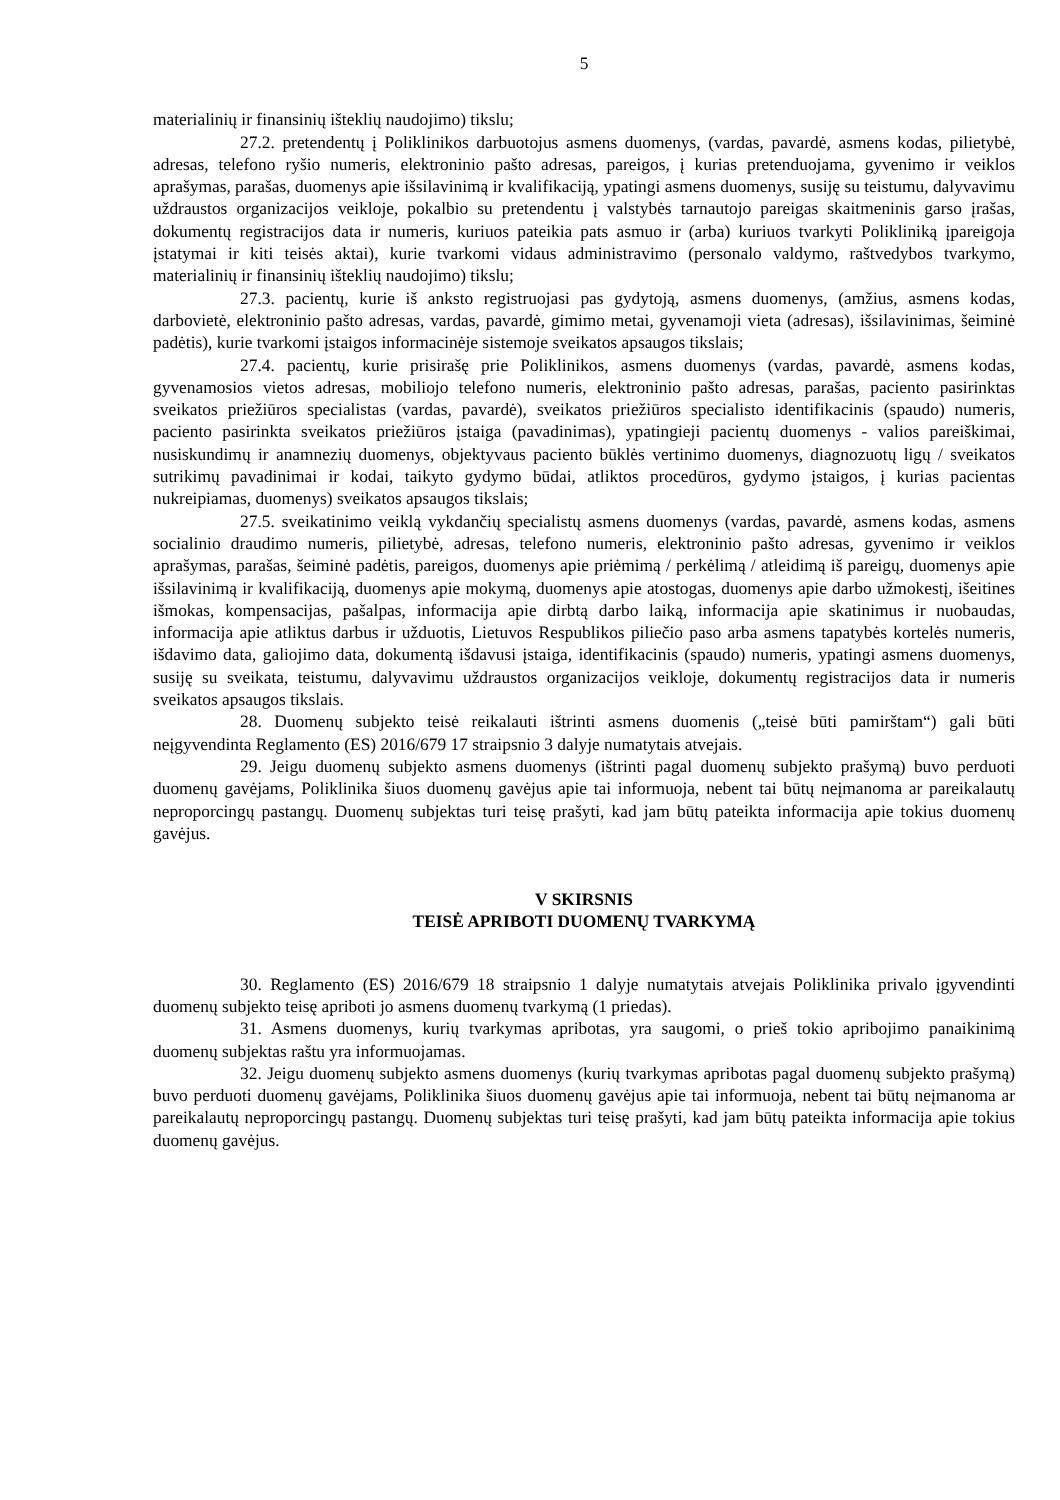5
materialinių ir finansinių išteklių naudojimo) tikslu;
27.2. pretendentų į Poliklinikos darbuotojus asmens duomenys, (vardas, pavardė, asmens kodas, pilietybė, adresas, telefono ryšio numeris, elektroninio pašto adresas, pareigos, į kurias pretenduojama, gyvenimo ir veiklos aprašymas, parašas, duomenys apie išsilavinimą ir kvalifikaciją, ypatingi asmens duomenys, susiję su teistumu, dalyvavimu uždraustos organizacijos veikloje, pokalbio su pretendentu į valstybės tarnautojo pareigas skaitmeninis garso įrašas, dokumentų registracijos data ir numeris, kuriuos pateikia pats asmuo ir (arba) kuriuos tvarkyti Polikliniką įpareigoja įstatymai ir kiti teisės aktai), kurie tvarkomi vidaus administravimo (personalo valdymo, raštvedybos tvarkymo, materialinių ir finansinių išteklių naudojimo) tikslu;
27.3. pacientų, kurie iš anksto registruojasi pas gydytoją, asmens duomenys, (amžius, asmens kodas, darbovietė, elektroninio pašto adresas, vardas, pavardė, gimimo metai, gyvenamoji vieta (adresas), išsilavinimas, šeiminė padėtis), kurie tvarkomi įstaigos informacinėje sistemoje sveikatos apsaugos tikslais;
27.4. pacientų, kurie prisirašę prie Poliklinikos, asmens duomenys (vardas, pavardė, asmens kodas, gyvenamosios vietos adresas, mobiliojo telefono numeris, elektroninio pašto adresas, parašas, paciento pasirinktas sveikatos priežiūros specialistas (vardas, pavardė), sveikatos priežiūros specialisto identifikacinis (spaudo) numeris, paciento pasirinkta sveikatos priežiūros įstaiga (pavadinimas), ypatingieji pacientų duomenys - valios pareiškimai, nusiskundimų ir anamnezių duomenys, objektyvaus paciento būklės vertinimo duomenys, diagnozuotų ligų / sveikatos sutrikimų pavadinimai ir kodai, taikyto gydymo būdai, atliktos procedūros, gydymo įstaigos, į kurias pacientas nukreipiamas, duomenys) sveikatos apsaugos tikslais;
27.5. sveikatinimo veiklą vykdančių specialistų asmens duomenys (vardas, pavardė, asmens kodas, asmens socialinio draudimo numeris, pilietybė, adresas, telefono numeris, elektroninio pašto adresas, gyvenimo ir veiklos aprašymas, parašas, šeiminė padėtis, pareigos, duomenys apie priėmimą / perkėlimą / atleidimą iš pareigų, duomenys apie išsilavinimą ir kvalifikaciją, duomenys apie mokymą, duomenys apie atostogas, duomenys apie darbo užmokestį, išeitines išmokas, kompensacijas, pašalpas, informacija apie dirbtą darbo laiką, informacija apie skatinimus ir nuobaudas, informacija apie atliktus darbus ir užduotis, Lietuvos Respublikos piliečio paso arba asmens tapatybės kortelės numeris, išdavimo data, galiojimo data, dokumentą išdavusi įstaiga, identifikacinis (spaudo) numeris, ypatingi asmens duomenys, susiję su sveikata, teistumu, dalyvavimu uždraustos organizacijos veikloje, dokumentų registracijos data ir numeris sveikatos apsaugos tikslais.
28. Duomenų subjekto teisė reikalauti ištrinti asmens duomenis („teisė būti pamirštam“) gali būti neįgyvendinta Reglamento (ES) 2016/679 17 straipsnio 3 dalyje numatytais atvejais.
29. Jeigu duomenų subjekto asmens duomenys (ištrinti pagal duomenų subjekto prašymą) buvo perduoti duomenų gavėjams, Poliklinika šiuos duomenų gavėjus apie tai informuoja, nebent tai būtų neįmanoma ar pareikalautų neproporcingų pastangų. Duomenų subjektas turi teisę prašyti, kad jam būtų pateikta informacija apie tokius duomenų gavėjus.
V SKIRSNIS
TEISĖ APRIBOTI DUOMENŲ TVARKYMĄ
30. Reglamento (ES) 2016/679 18 straipsnio 1 dalyje numatytais atvejais Poliklinika privalo įgyvendinti duomenų subjekto teisę apriboti jo asmens duomenų tvarkymą (1 priedas).
31. Asmens duomenys, kurių tvarkymas apribotas, yra saugomi, o prieš tokio apribojimo panaikinimą duomenų subjektas raštu yra informuojamas.
32. Jeigu duomenų subjekto asmens duomenys (kurių tvarkymas apribotas pagal duomenų subjekto prašymą) buvo perduoti duomenų gavėjams, Poliklinika šiuos duomenų gavėjus apie tai informuoja, nebent tai būtų neįmanoma ar pareikalautų neproporcingų pastangų. Duomenų subjektas turi teisę prašyti, kad jam būtų pateikta informacija apie tokius duomenų gavėjus.